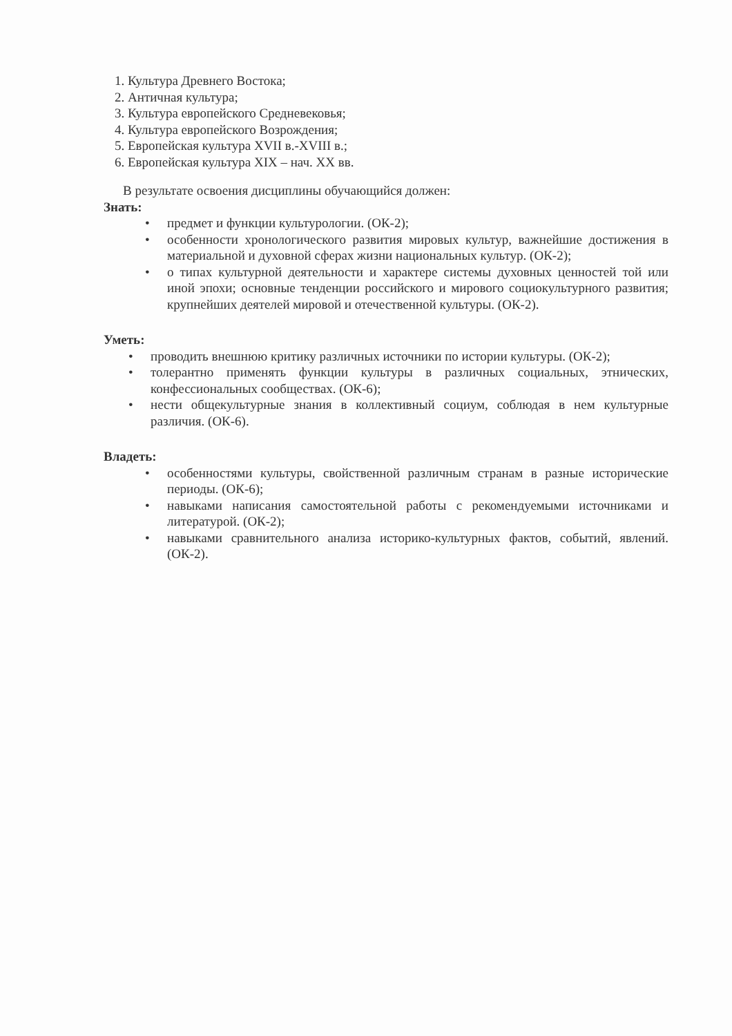1. Культура Древнего Востока;
2. Античная культура;
3. Культура европейского Средневековья;
4. Культура европейского Возрождения;
5. Европейская культура XVII в.-XVIII в.;
6. Европейская культура XIX – нач. XX вв.
В результате освоения дисциплины обучающийся должен:
Знать:
• предмет и функции культурологии. (ОК-2);
• особенности хронологического развития мировых культур, важнейшие достижения в материальной и духовной сферах жизни национальных культур. (ОК-2);
• о типах культурной деятельности и характере системы духовных ценностей той или иной эпохи; основные тенденции российского и мирового социокультурного развития; крупнейших деятелей мировой и отечественной культуры. (ОК-2).
Уметь:
• проводить внешнюю критику различных источники по истории культуры. (ОК-2);
• толерантно применять функции культуры в различных социальных, этнических, конфессиональных сообществах. (ОК-6);
• нести общекультурные знания в коллективный социум, соблюдая в нем культурные различия. (ОК-6).
Владеть:
• особенностями культуры, свойственной различным странам в разные исторические периоды. (ОК-6);
• навыками написания самостоятельной работы с рекомендуемыми источниками и литературой. (ОК-2);
• навыками сравнительного анализа историко-культурных фактов, событий, явлений. (ОК-2).